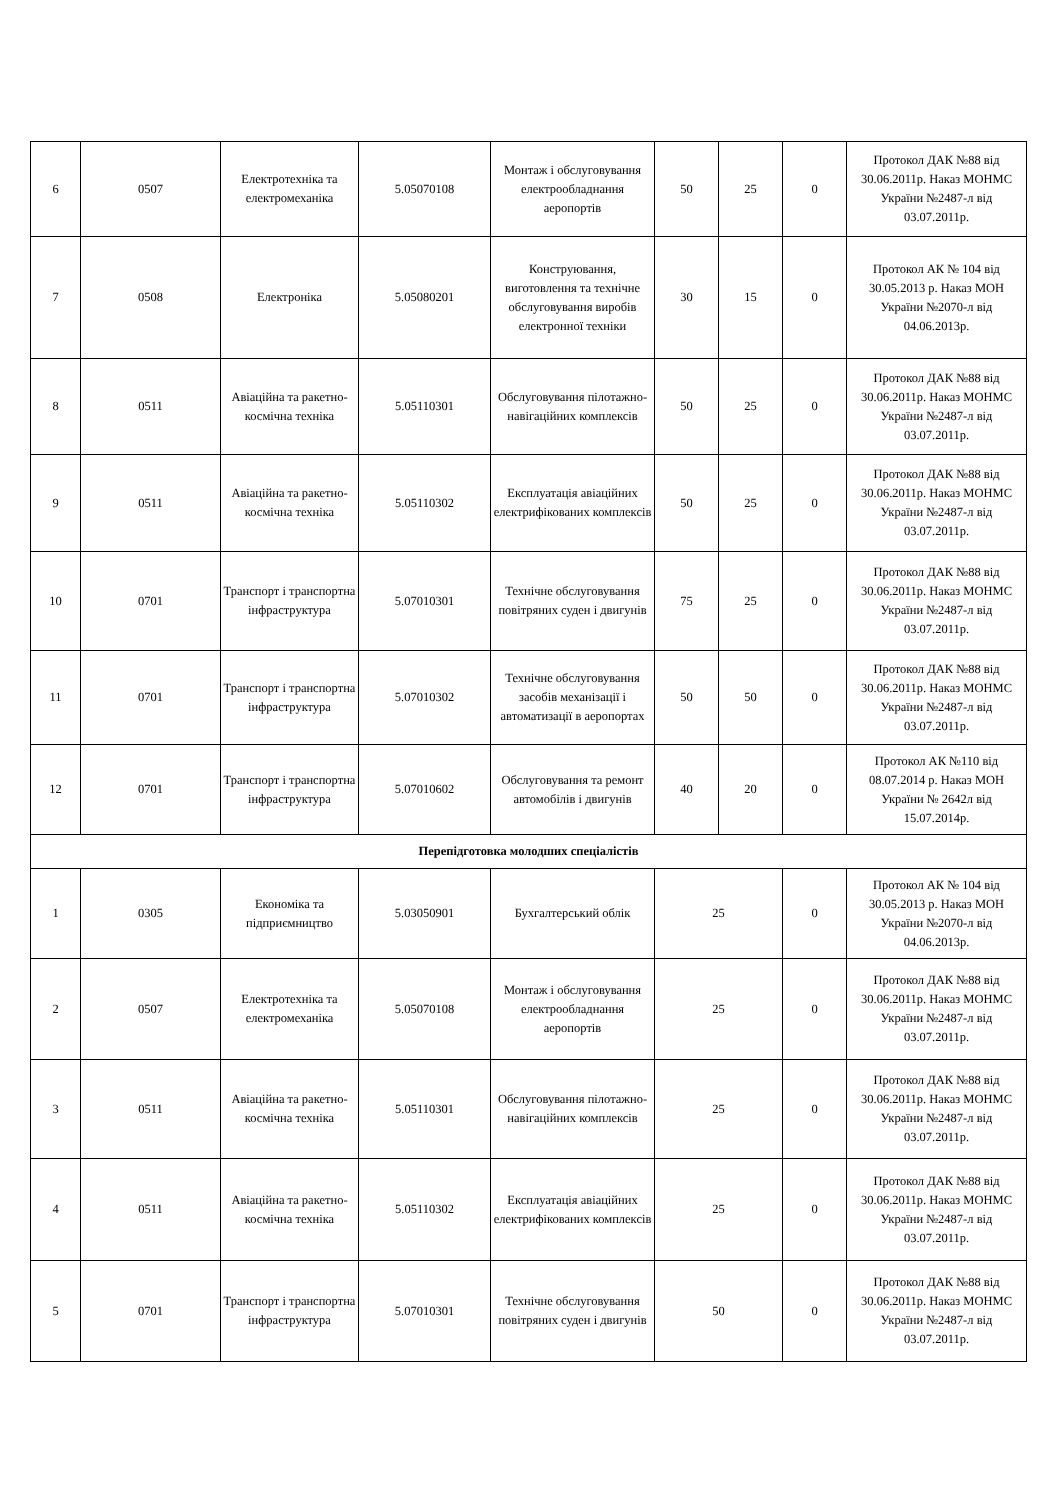| 6 | 0507 | Електротехніка та електромеханіка | 5.05070108 | Монтаж і обслуговування електрообладнання аеропортів | 50 | 25 | 0 | Протокол ДАК №88 від 30.06.2011р. Наказ МОНМС України №2487-л від 03.07.2011р. |
| 7 | 0508 | Електроніка | 5.05080201 | Конструювання, виготовлення та технічне обслуговування виробів електронної техніки | 30 | 15 | 0 | Протокол АК № 104 від 30.05.2013 р. Наказ МОН України №2070-л від 04.06.2013р. |
| 8 | 0511 | Авіаційна та ракетно-космічна техніка | 5.05110301 | Обслуговування пілотажно-навігаційних комплексів | 50 | 25 | 0 | Протокол ДАК №88 від 30.06.2011р. Наказ МОНМС України №2487-л від 03.07.2011р. |
| 9 | 0511 | Авіаційна та ракетно-космічна техніка | 5.05110302 | Експлуатація авіаційних електрифікованих комплексів | 50 | 25 | 0 | Протокол ДАК №88 від 30.06.2011р. Наказ МОНМС України №2487-л від 03.07.2011р. |
| 10 | 0701 | Транспорт і транспортна інфраструктура | 5.07010301 | Технічне обслуговування повітряних суден і двигунів | 75 | 25 | 0 | Протокол ДАК №88 від 30.06.2011р. Наказ МОНМС України №2487-л від 03.07.2011р. |
| 11 | 0701 | Транспорт і транспортна інфраструктура | 5.07010302 | Технічне обслуговування засобів механізації і автоматизації в аеропортах | 50 | 50 | 0 | Протокол ДАК №88 від 30.06.2011р. Наказ МОНМС України №2487-л від 03.07.2011р. |
| 12 | 0701 | Транспорт і транспортна інфраструктура | 5.07010602 | Обслуговування та ремонт автомобілів і двигунів | 40 | 20 | 0 | Протокол АК №110 від 08.07.2014 р. Наказ МОН України № 2642л від 15.07.2014р. |
| Перепідготовка молодших спеціалістів | | | | | | | | |
| 1 | 0305 | Економіка та підприємництво | 5.03050901 | Бухгалтерський облік | 25 | | 0 | Протокол АК № 104 від 30.05.2013 р. Наказ МОН України №2070-л від 04.06.2013р. |
| 2 | 0507 | Електротехніка та електромеханіка | 5.05070108 | Монтаж і обслуговування електрообладнання аеропортів | 25 | | 0 | Протокол ДАК №88 від 30.06.2011р. Наказ МОНМС України №2487-л від 03.07.2011р. |
| 3 | 0511 | Авіаційна та ракетно-космічна техніка | 5.05110301 | Обслуговування пілотажно-навігаційних комплексів | 25 | | 0 | Протокол ДАК №88 від 30.06.2011р. Наказ МОНМС України №2487-л від 03.07.2011р. |
| 4 | 0511 | Авіаційна та ракетно-космічна техніка | 5.05110302 | Експлуатація авіаційних електрифікованих комплексів | 25 | | 0 | Протокол ДАК №88 від 30.06.2011р. Наказ МОНМС України №2487-л від 03.07.2011р. |
| 5 | 0701 | Транспорт і транспортна інфраструктура | 5.07010301 | Технічне обслуговування повітряних суден і двигунів | 50 | | 0 | Протокол ДАК №88 від 30.06.2011р. Наказ МОНМС України №2487-л від 03.07.2011р. |